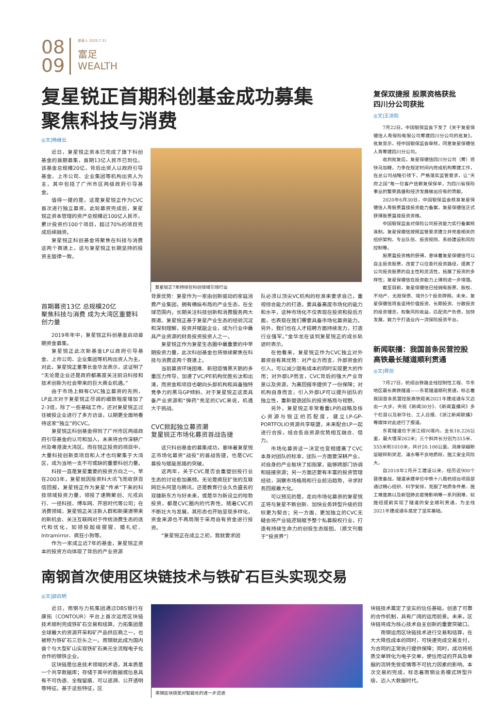08
09
复星人 2020.7.31
富足
WEALTH
复星锐正首期科创基金成功募集
聚焦科技与消费
◎文|杨继云
近日，复星锐正资本已完成了旗下科创基金的首期募集，首期13亿人民币已到位。该基金总规模20亿，背后出资人以政府引导基金、上市公司、企业集团等机构出资人为主，其中包括了广州市区两级政府引导基金。
值得一提的是，这是复星锐正作为CVC首次进行独立募资。此轮募资完成后，复星锐正资本管理的资产总规模近100亿人民币，累计投资约100个项目，超过70%的项目完成后续融资。
复星锐正科创基金将聚焦在科技与消费这两个赛道上，这与复星锐正长期坚持的投资主旋律一致。
复星锐正7年持续在科创领域引领行业
首期募资13亿 总规模20亿
聚焦科技与消费 成为大湾区重要科创力量
2019年年中，复星锐正科创基金启动首期资金募集。
复星锐正此次新基金LP以政府引导基金、上市公司、企业集团等机构出资人为主。对此，复星锐正董事长金华龙表示，这证明了“无论是企业还是政府都高度关注前沿科技和技术创新为社会带来的巨大商业机遇。”
由于市场上鲜有CVC独立募资的先例，LP此次对于复星锐正尽调的细致程度增加了2-3倍，除了一些基础工作，还对复星锐正过往被投企业进行了多方访谈，以期更全面地看待这家“独立”的CVC。
复星锐正科创基金得到了广州市区两级政府引导基金的认可和加入，未来将合作深耕广州及粤港澳大湾区。而在锐正投资的项目中，大量科技创新类项目和人才也均聚集于大湾区，成为当地一支不可或缺的重要科创力量。
科技一直是复星重要的投资方向之一。早在2003年，复星就因投资科大讯飞而收获百倍回报，复星锐正作为复星“传承”下来的科技领域投资力量，领投了速腾聚创、元戎启行、一径科技、博车网、开思时代等公司；在消费领域，复星锐正关注新人群和新渠道带来的新机会、关注互联网对于传统消费生态的迭代和优化，如领投超级猩猩、婚礼纪、Intramirror、疯狂小狗等。
作为一家成立近7年的基金，复星锐正资本的投资方向体现了背后的产业资源
背景优势：复星作为一家由创新驱动的家庭消费产业集团，拥有横纵布局的产业生态，在全球范围内，长期关注科技创新和消费服务两大赛道。复星锐正基于复星产业生态的经验沉淀和深刻理解，投资并赋能企业，成为行业中最具产业资源的财务投资投资人之一。
复星锐正作为复星生态圈中最重要的中早期投资力量，此次科创基金也将继续聚焦在科技与消费这两个赛道上。
当前募资环境困难、新冠疫情黑天鹅的多重压力传导，加速了VC/PE机构优胜劣汰和出清，而资金和项目也朝向头部机构和具备独特竞争力的黑马GP倾斜。对于复星锐正这类具备产业资源和“弹药”充足的CVC来说，机遇大于挑战。
CVC掀起独立募资潮
复星锐正市场化募资首战告捷
这只科创基金的募集成功，意味着复星锐正市场化募资“战役”的首战告捷，也是CVC募投与赋能思路的突破。
这两年，关于CVC是否会重塑创投行业生态的讨论愈加高频。无论是疯狂扩张的互联网巨头阿里与腾讯，还是教育行业久负盛名的双雄新东方与好未来，或是华为新设立的哈勃投资，都是CVC圈内的代表性。随着CVC的不断壮大与发展，其形态也开始呈现多样化，资金来源也不再局限于采用自有资金进行投资。
“复星锐正在成立之初，我就要求团
队必须以顶尖VC机构的标准来要求自己，重视综合能力的打造，要具备高度市场化的能力和水平，这种市场化不仅表现在投资和投后方面，也表现在我们需要具备市场化募资能力。另外，我们也在人才招聘方面持续发力，打造行业强军。”金华龙在谈到复星锐正的成长轨迹时表示。
在他看来，复星锐正作为CVC独立对外募资自有其优势：对产业方而言，外部资金的引入，可以减少固有成本的同时实现更大的作用；对外部LP而言，CVC背后的强大产业背景以及资源，为高回报率提供了一份保障；对机构自身而言，引入外部LP可以提升团队的独立性，重新塑造团队的投资格局与视野。
另外，复星锐正非常看重LP的战略及核心资源与锐正的匹配度，建立LP-GP-PORTFOLIO资源共享联盟，未来配合LP一起进行合投，结合各自资源优势相互融合、借力。
市场化募资这一决定也变相提高了CVC本身对团队的标准，团队一方面要深耕产业，对自身的产业板块了如指掌，能够跨部门协调和链接资源；另一方面还要有丰富的投资管理经验，洞察市场格局和行业前沿趋势，寻求财务回报最大化。
可以预见的是，走向市场化募资的复星锐正将与复星不断创新、加快业务转型升级的目标更为契合；另一方面，更加独立的CVC无疑会将产业链逻辑赋予整个私募股权行业，打造有持续生命力的创投生态版图。（原文刊载于“投资界”）
复保双捷报 股票资格获批
四川分公司获批
◎文|王洁阳
7月22日，中国银保监会下发了《关于复星保德信人寿保险有限公司筹建四川分公司的批复》。批复显示，经中国银保监会审核，同意复星保德信人寿筹建四川分公司。
收到批复后，复星保德信四川分公司（筹）将快马加鞭，力争在规定时间内完成机构筹建工作，在总公司战略引领下，严格落实监管要求，让“天府之国”每一位客户信赖复保保单，为四川省保险事业的繁荣昌盛和经济发展做出应有的贡献。
2020年6月30日，中国银保监会核准复星保德信人寿股票直接投资能力备案，复星保德信正式获得股票直接投资资格。
中国银保监会对保险公司投资能力实行备案核准制。复星保德信按照监管要求建立并完善相关的组织架构、专业队伍、投资规则、系统建设和风险控制等。
股票直投资格的获得，意味着复星保德信可以自主投资股票，改变了以往委托投资路径，提高了公司投资股票的自主性和灵活性，拓展了投资的多样性；复星保德信在投资能力上得到进一步增强。
截至目前，复星保德信已经拥有股票、股权、不动产、无担保债、境外5个投资牌照。未来，复星保德信将会坚持价值投资、长期投资、分散投资的投资理念，权衡风险收益，匹配资产负债，加快发展，致力于打造业内一流保险投资平台。
新闻联播：我国首条民营控股高铁最长隧道顺利贯通
◎文|蒋剑
7月27日，杭绍台铁路全线控制性工程、华东地区最长高铁隧道——东茗隧道顺利贯通，标志着我国首条民营控股高铁距离2021年建成通车又迈出一大步。央视《新闻30分》、《新闻直播间》多个栏目以及新华社、工人日报、《浙江新闻联播》等媒体对此进行了报道。
东茗隧道位于浙江绍兴境内，全长18.226公里，最大埋深262米；三个斜井长分别为315米、555米和1010米，共计20.106公里。洞身穿越断层破碎和突泥、涌水等不良地质段，施工安全风险大。
自2018年2月开工建设以来，经历近900个昼夜奋战，隧道承建单位中铁十八局杭绍台项目部通过精心组织、科学安排，克服了地质条件差、施工难度高以及新冠肺炎疫情影响等一系列困难，较施组提前实现了隧道的安全顺利贯通，为全线2021年建成通车奠定了坚实基础。
南钢首次使用区块链技术与铁矿石巨头实现交易
◎文|邵启明
近日，南钢与力拓集团通过DBS银行在康拓（CONTOUR）平台上首次运用区块链技术顺利完成铁矿石交易和结算。力拓集团是全球最大的资源开采和矿产品供应商之一，也被称为铁矿石三巨头之一。南钢就此成为国内首个与大型矿山实现铁矿石美元全流程电子化合作的钢铁企业。
区块链是信息技术领域的术语，其本质是一个共享数据库；存储于其中的数据或信息具有不可伪造、全程留痕、可以追溯、公开透明等特征。基于这些特征，区
南钢区块链是对智能化的进一步迈进
块链技术奠定了坚实的信任基础，创造了可靠的合作机制，具有广阔的运用前景。未来，区块链将成为核心技术自主创新的重要突破口。
南钢运用区块链技术进行交易和结算，在大大降低成本的同时，可快速完成交易支付，为合同的正常执行提供保障；同时，成功将纸质交单转化为电子交单，使信用证的开具及单据的流转免受疫情等不可抗力因素的影响。本次交易的完成，标志着南钢业务模式转型升级，迈入大数据时代。